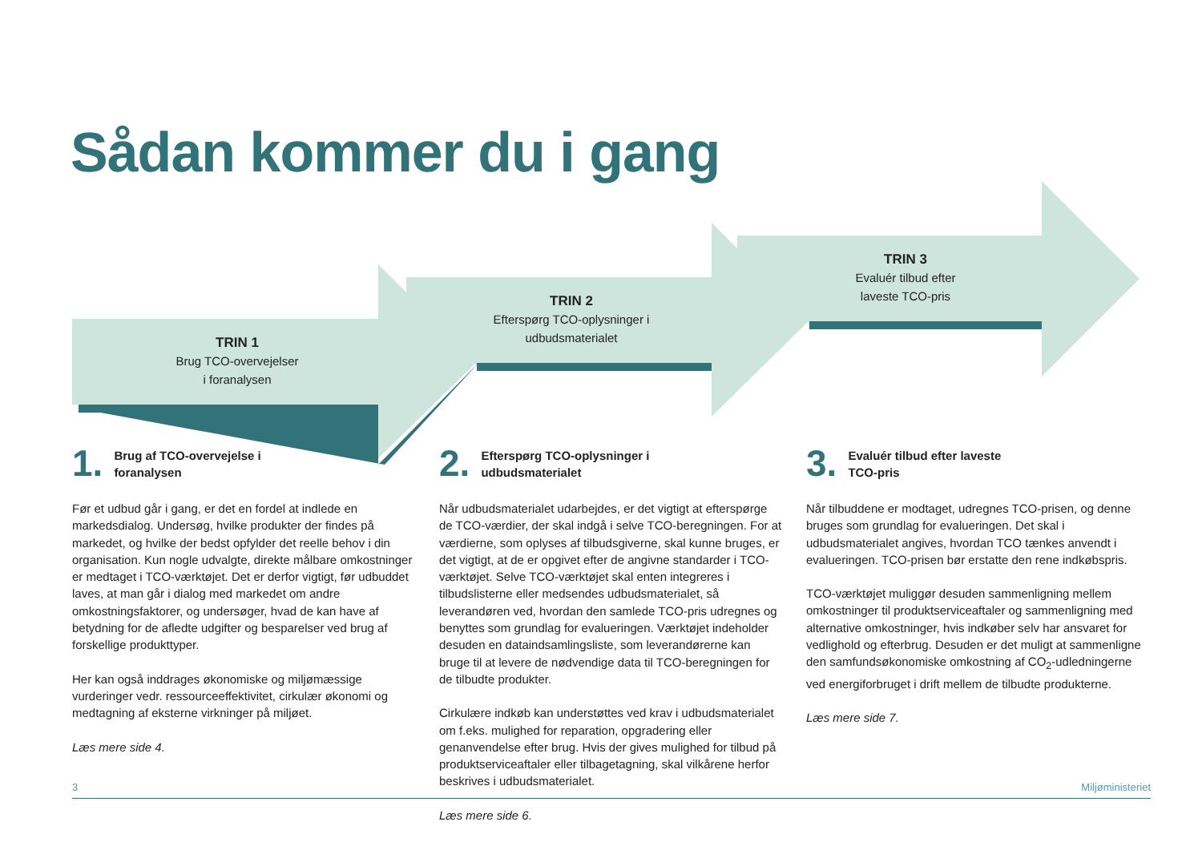Sådan kommer du i gang
TRIN 1
Brug TCO-overvejelser
i foranalysen
TRIN 2
Efterspørg TCO-oplysninger i
udbudsmaterialet
TRIN 3
Evaluér tilbud efter
laveste TCO-pris
1. Brug af TCO-overvejelse i
foranalysen
Før et udbud går i gang, er det en fordel at indlede en markedsdialog. Undersøg, hvilke produkter der findes på markedet, og hvilke der bedst opfylder det reelle behov i din organisation. Kun nogle udvalgte, direkte målbare omkostninger er medtaget i TCO-værktøjet. Det er derfor vigtigt, før udbuddet laves, at man går i dialog med markedet om andre omkostningsfaktorer, og undersøger, hvad de kan have af betydning for de afledte udgifter og besparelser ved brug af forskellige produkttyper.
Her kan også inddrages økonomiske og miljømæssige vurderinger vedr. ressourceeffektivitet, cirkulær økonomi og medtagning af eksterne virkninger på miljøet.
Læs mere side 4.
2. Efterspørg TCO-oplysninger i
udbudsmaterialet
Når udbudsmaterialet udarbejdes, er det vigtigt at efterspørge de TCO-værdier, der skal indgå i selve TCO-beregningen. For at værdierne, som oplyses af tilbudsgiverne, skal kunne bruges, er det vigtigt, at de er opgivet efter de angivne standarder i TCO-værktøjet. Selve TCO-værktøjet skal enten integreres i tilbudslisterne eller medsendes udbudsmaterialet, så leverandøren ved, hvordan den samlede TCO-pris udregnes og benyttes som grundlag for evalueringen. Værktøjet indeholder desuden en dataindsamlingsliste, som leverandørerne kan bruge til at levere de nødvendige data til TCO-beregningen for de tilbudte produkter.
Cirkulære indkøb kan understøttes ved krav i udbudsmaterialet om f.eks. mulighed for reparation, opgradering eller genanvendelse efter brug. Hvis der gives mulighed for tilbud på produktserviceaftaler eller tilbagetagning, skal vilkårene herfor beskrives i udbudsmaterialet.
Læs mere side 6.
3. Evaluér tilbud efter laveste
TCO-pris
Når tilbuddene er modtaget, udregnes TCO-prisen, og denne bruges som grundlag for evalueringen. Det skal i udbudsmaterialet angives, hvordan TCO tænkes anvendt i evalueringen. TCO-prisen bør erstatte den rene indkøbspris.
TCO-værktøjet muliggør desuden sammenligning mellem omkostninger til produktserviceaftaler og sammenligning med alternative omkostninger, hvis indkøber selv har ansvaret for vedlighold og efterbrug. Desuden er det muligt at sammenligne den samfundsøkonomiske omkostning af CO<sub>2</sub>-udledningerne ved energiforbruget i drift mellem de tilbudte produkterne.
Læs mere side 7.
3 Miljøministeriet